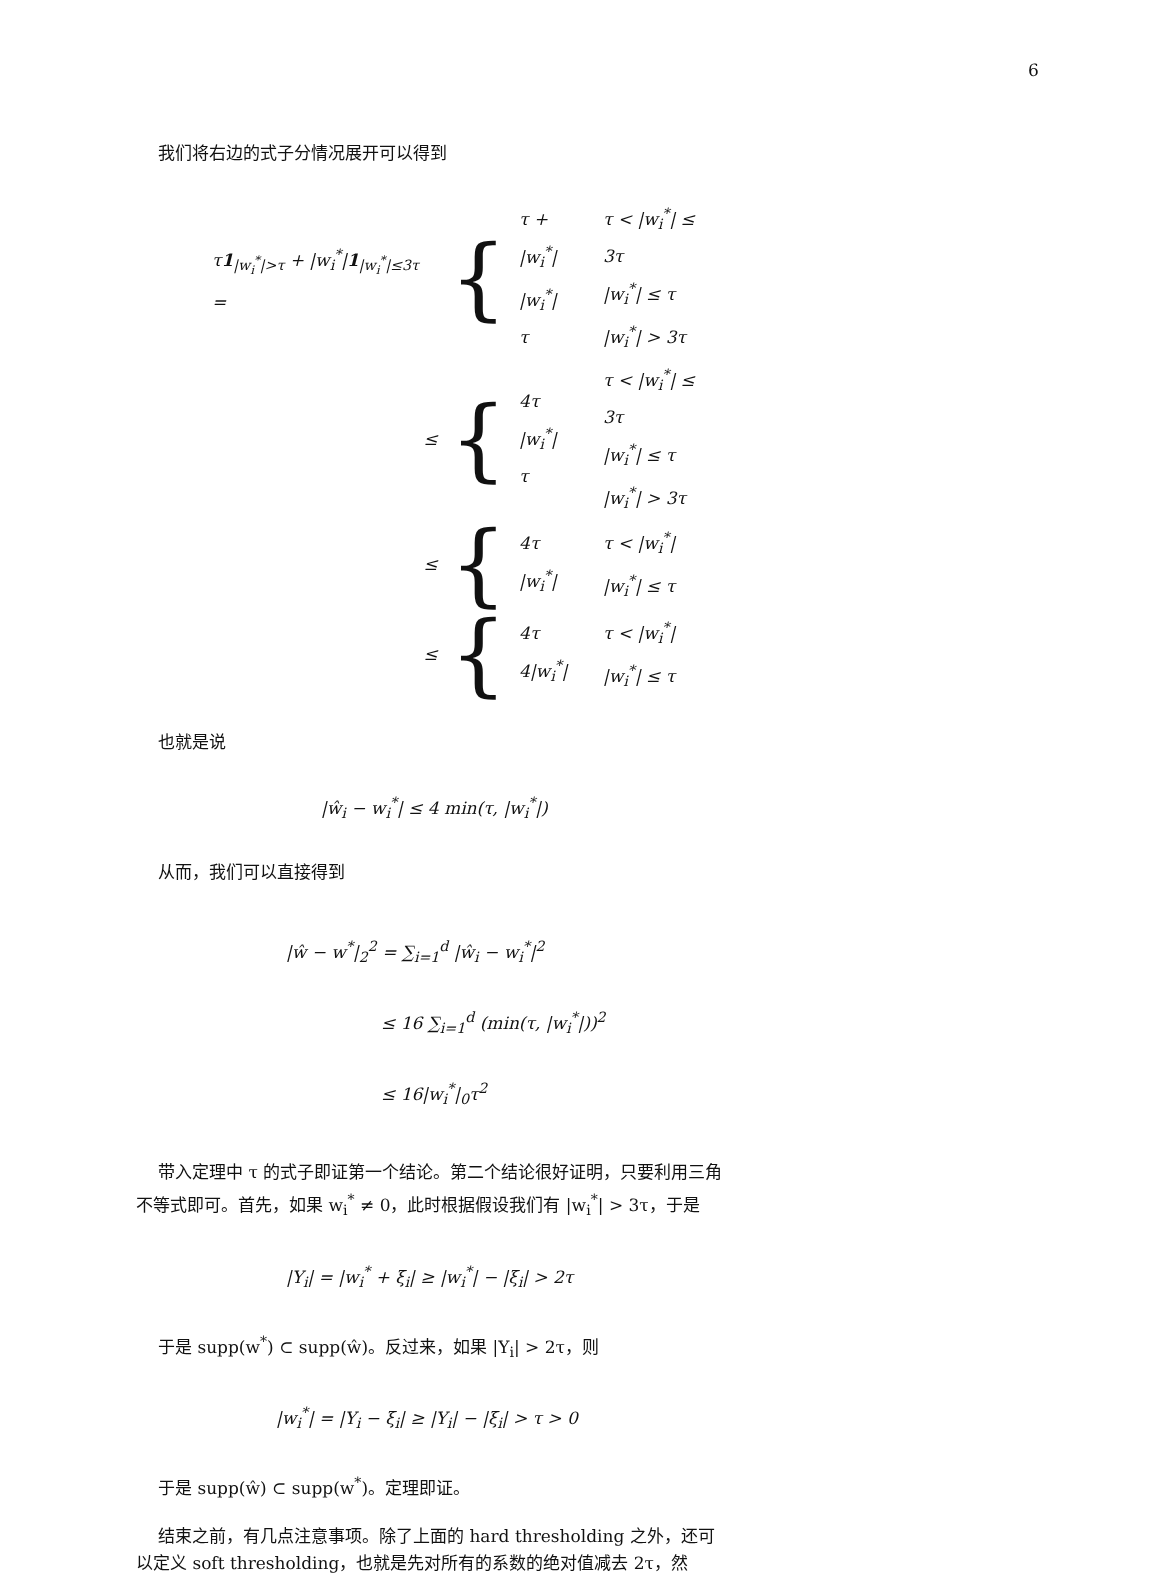6
我们将右边的式子分情况展开可以得到
| τ 1<sub>/w<sub>i</sub><sup>*</sup>/>τ</sub> + /w<sub>i</sub><sup>*</sup>/ 1<sub>/w<sub>i</sub><sup>*</sup>/≤3τ</sub> = | { | τ + /w<sub>i</sub><sup>*</sup>/ /w<sub>i</sub><sup>*</sup>/ τ | τ < /w<sub>i</sub><sup>*</sup>/ ≤ 3τ /w<sub>i</sub><sup>*</sup>/ ≤ τ /w<sub>i</sub><sup>*</sup>/ > 3τ |
| ≤ | { | 4τ /w<sub>i</sub><sup>*</sup>/ τ | τ < /w<sub>i</sub><sup>*</sup>/ ≤ 3τ /w<sub>i</sub><sup>*</sup>/ ≤ τ /w<sub>i</sub><sup>*</sup>/ > 3τ |
| ≤ | { | 4τ /w<sub>i</sub><sup>*</sup>/ | τ < /w<sub>i</sub><sup>*</sup>/ /w<sub>i</sub><sup>*</sup>/ ≤ τ |
| ≤ | { | 4τ 4/w<sub>i</sub><sup>*</sup>/ | τ < /w<sub>i</sub><sup>*</sup>/ /w<sub>i</sub><sup>*</sup>/ ≤ τ |
也就是说
|ŵ<sub>i</sub> − w<sub>i</sub><sup>*</sup>| ≤ 4 min(τ, |w<sub>i</sub><sup>*</sup>|)
从而，我们可以直接得到
|ŵ − w<sup>*</sup>|<sub>2</sub><sup>2</sup> = ∑<sub>i=1</sub><sup>d</sup> |ŵ<sub>i</sub> − w<sub>i</sub><sup>*</sup>|<sup>2</sup>
≤ 16 ∑<sub>i=1</sub><sup>d</sup> (min(τ, |w<sub>i</sub><sup>*</sup>|))<sup>2</sup>
≤ 16|w<sub>i</sub><sup>*</sup>|<sub>0</sub>τ<sup>2</sup>
带入定理中 τ 的式子即证第一个结论。第二个结论很好证明，只要利用三角不等式即可。首先，如果 w<sub>i</sub><sup>*</sup> ≠ 0，此时根据假设我们有 |w<sub>i</sub><sup>*</sup>| > 3τ，于是
|Y<sub>i</sub>| = |w<sub>i</sub><sup>*</sup> + ξ<sub>i</sub>| ≥ |w<sub>i</sub><sup>*</sup>| − |ξ<sub>i</sub>| > 2τ
于是 supp(w<sup>*</sup>) ⊂ supp(ŵ)。反过来，如果 |Y<sub>i</sub>| > 2τ，则
|w<sub>i</sub><sup>*</sup>| = |Y<sub>i</sub> − ξ<sub>i</sub>| ≥ |Y<sub>i</sub>| − |ξ<sub>i</sub>| > τ > 0
于是 supp(ŵ) ⊂ supp(w<sup>*</sup>)。定理即证。
结束之前，有几点注意事项。除了上面的 hard thresholding 之外，还可以定义 soft thresholding，也就是先对所有的系数的绝对值减去 2τ，然